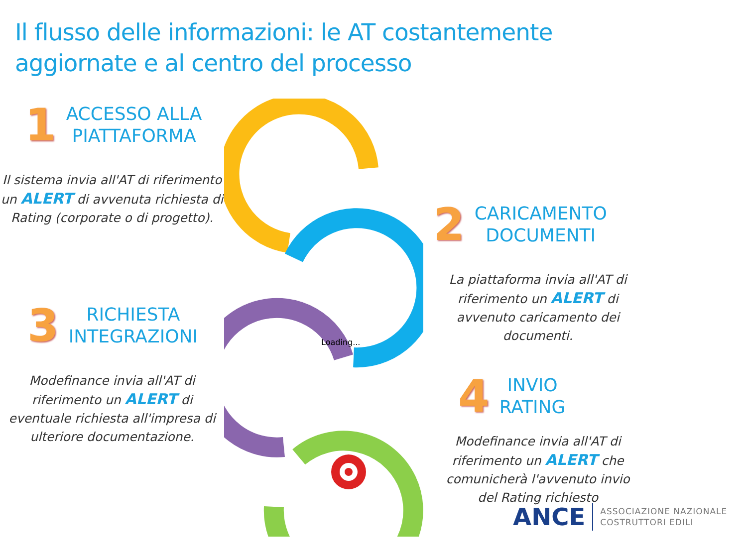Il flusso delle informazioni: le AT costantemente
aggiornate e al centro del processo
1 ACCESSO ALLA
PIATTAFORMA
Il sistema invia all'AT di riferimento un ALERT di avvenuta richiesta di Rating (corporate o di progetto).
3 RICHIESTA
INTEGRAZIONI
Modefinance invia all'AT di riferimento un ALERT di eventuale richiesta all'impresa di ulteriore documentazione.
Loading...
2 CARICAMENTO
DOCUMENTI
La piattaforma invia all'AT di riferimento un ALERT di avvenuto caricamento dei documenti.
4 INVIO
RATING
Modefinance invia all'AT di riferimento un ALERT che comunicherà l'avvenuto invio del Rating richiesto
ANCE ASSOCIAZIONE NAZIONALE
COSTRUTTORI EDILI